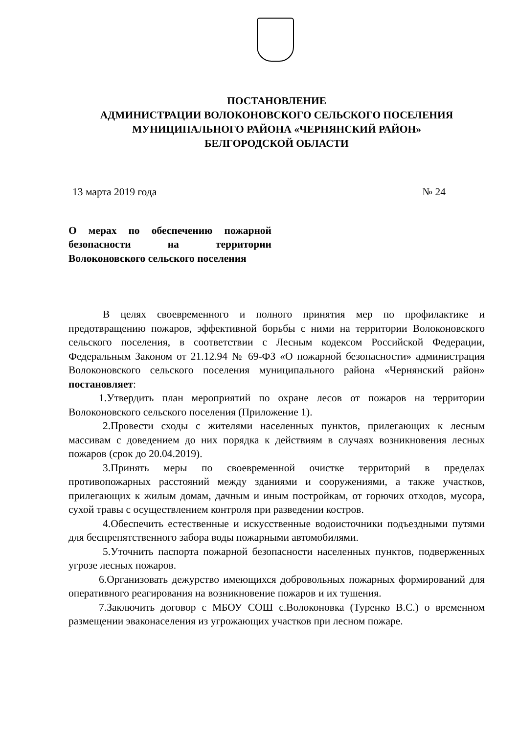ПОСТАНОВЛЕНИЕ
АДМИНИСТРАЦИИ ВОЛОКОНОВСКОГО СЕЛЬСКОГО ПОСЕЛЕНИЯ
МУНИЦИПАЛЬНОГО РАЙОНА «ЧЕРНЯНСКИЙ РАЙОН»
БЕЛГОРОДСКОЙ ОБЛАСТИ
13 марта 2019 года № 24
О мерах по обеспечению пожарной безопасности на территории Волоконовского сельского поселения
В целях своевременного и полного принятия мер по профилактике и предотвращению пожаров, эффективной борьбы с ними на территории Волоконовского сельского поселения, в соответствии с Лесным кодексом Российской Федерации, Федеральным Законом от 21.12.94 № 69-ФЗ «О пожарной безопасности» администрация Волоконовского сельского поселения муниципального района «Чернянский район» постановляет:
1.Утвердить план мероприятий по охране лесов от пожаров на территории Волоконовского сельского поселения (Приложение 1).
2.Провести сходы с жителями населенных пунктов, прилегающих к лесным массивам с доведением до них порядка к действиям в случаях возникновения лесных пожаров (срок до 20.04.2019).
3.Принять меры по своевременной очистке территорий в пределах противопожарных расстояний между зданиями и сооружениями, а также участков, прилегающих к жилым домам, дачным и иным постройкам, от горючих отходов, мусора, сухой травы с осуществлением контроля при разведении костров.
4.Обеспечить естественные и искусственные водоисточники подъездными путями для беспрепятственного забора воды пожарными автомобилями.
5.Уточнить паспорта пожарной безопасности населенных пунктов, подверженных угрозе лесных пожаров.
6.Организовать дежурство имеющихся добровольных пожарных формирований для оперативного реагирования на возникновение пожаров и их тушения.
7.Заключить договор с МБОУ СОШ с.Волоконовка (Туренко В.С.) о временном размещении эваконаселения из угрожающих участков при лесном пожаре.